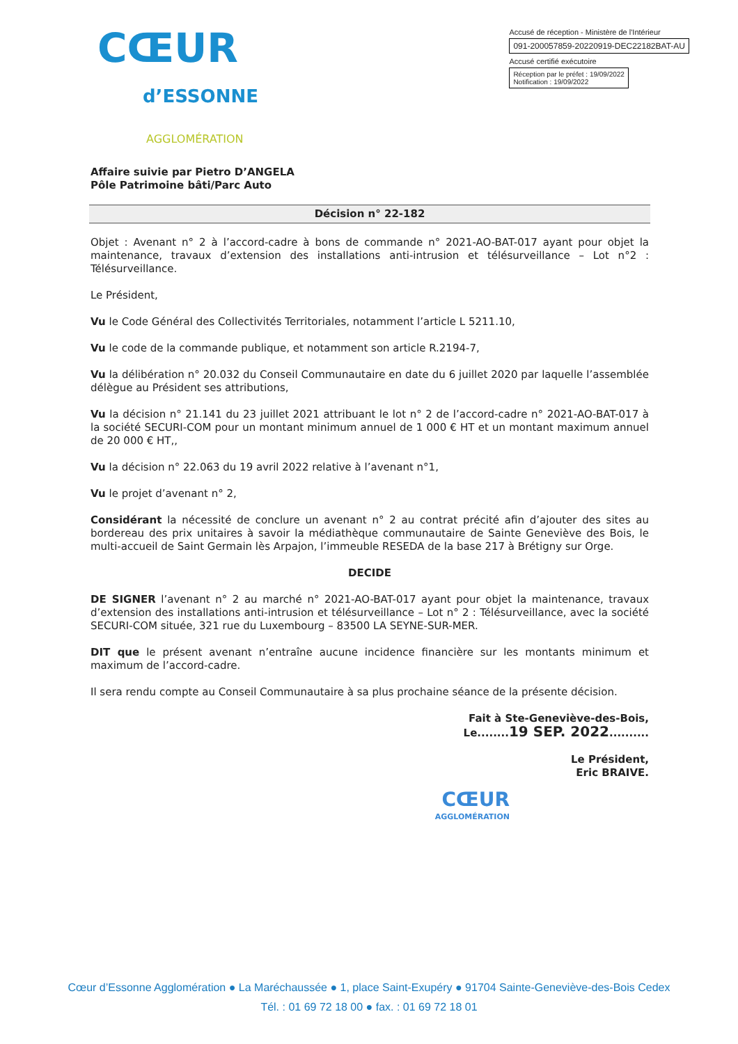CŒUR
d’ESSONNE
AGGLOMÉRATION
Accusé de réception - Ministère de l'Intérieur
091-200057859-20220919-DEC22182BAT-AU
Accusé certifié exécutoire
Réception par le préfet : 19/09/2022
Notification : 19/09/2022
Affaire suivie par Pietro D’ANGELA
Pôle Patrimoine bâti/Parc Auto
Décision n° 22-182
Objet : Avenant n° 2 à l’accord-cadre à bons de commande n° 2021-AO-BAT-017 ayant pour objet la maintenance, travaux d’extension des installations anti-intrusion et télésurveillance – Lot n°2 : Télésurveillance.
Le Président,
Vu le Code Général des Collectivités Territoriales, notamment l’article L 5211.10,
Vu le code de la commande publique, et notamment son article R.2194-7,
Vu la délibération n° 20.032 du Conseil Communautaire en date du 6 juillet 2020 par laquelle l’assemblée délègue au Président ses attributions,
Vu la décision n° 21.141 du 23 juillet 2021 attribuant le lot n° 2 de l’accord-cadre n° 2021-AO-BAT-017 à la société SECURI-COM pour un montant minimum annuel de 1 000 € HT et un montant maximum annuel de 20 000 € HT,,
Vu la décision n° 22.063 du 19 avril 2022 relative à l’avenant n°1,
Vu le projet d’avenant n° 2,
Considérant la nécessité de conclure un avenant n° 2 au contrat précité afin d’ajouter des sites au bordereau des prix unitaires à savoir la médiathèque communautaire de Sainte Geneviève des Bois, le multi-accueil de Saint Germain lès Arpajon, l’immeuble RESEDA de la base 217 à Brétigny sur Orge.
DECIDE
DE SIGNER l’avenant n° 2 au marché n° 2021-AO-BAT-017 ayant pour objet la maintenance, travaux d’extension des installations anti-intrusion et télésurveillance – Lot n° 2 : Télésurveillance, avec la société SECURI-COM située, 321 rue du Luxembourg – 83500 LA SEYNE-SUR-MER.
DIT que le présent avenant n’entraîne aucune incidence financière sur les montants minimum et maximum de l’accord-cadre.
Il sera rendu compte au Conseil Communautaire à sa plus prochaine séance de la présente décision.
Fait à Ste-Geneviève-des-Bois,
Le........19 SEP. 2022..........
Le Président,
Eric BRAIVE.
CŒUR
AGGLOMÉRATION
Cœur d’Essonne Agglomération ● La Maréchaussée ● 1, place Saint-Exupéry ● 91704 Sainte-Geneviève-des-Bois Cedex
Tél. : 01 69 72 18 00 ● fax. : 01 69 72 18 01